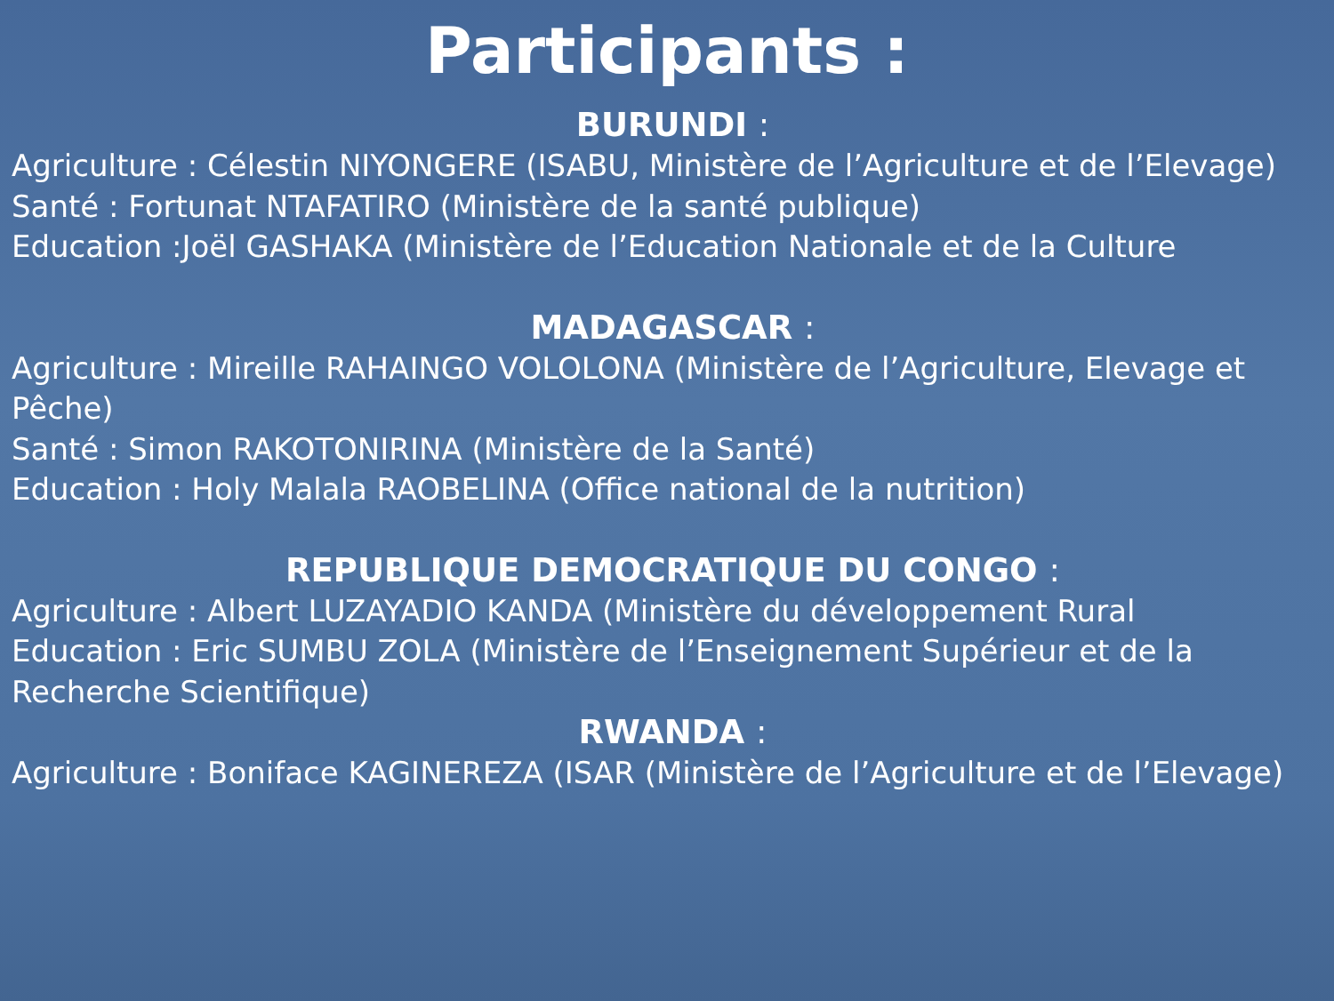Participants :
BURUNDI :
Agriculture : Célestin NIYONGERE (ISABU, Ministère de l’Agriculture et de l’Elevage)
Santé : Fortunat NTAFATIRO (Ministère de la santé publique)
Education :Joël GASHAKA (Ministère de l’Education Nationale et de la Culture
MADAGASCAR :
Agriculture : Mireille RAHAINGO VOLOLONA (Ministère de l’Agriculture, Elevage et Pêche)
Santé : Simon RAKOTONIRINA (Ministère de la Santé)
Education : Holy Malala RAOBELINA (Office national de la nutrition)
REPUBLIQUE DEMOCRATIQUE DU CONGO :
Agriculture : Albert LUZAYADIO KANDA (Ministère du développement Rural
Education : Eric SUMBU ZOLA (Ministère de l’Enseignement Supérieur et de la Recherche Scientifique)
RWANDA :
Agriculture : Boniface KAGINEREZA (ISAR (Ministère de l’Agriculture et de l’Elevage)